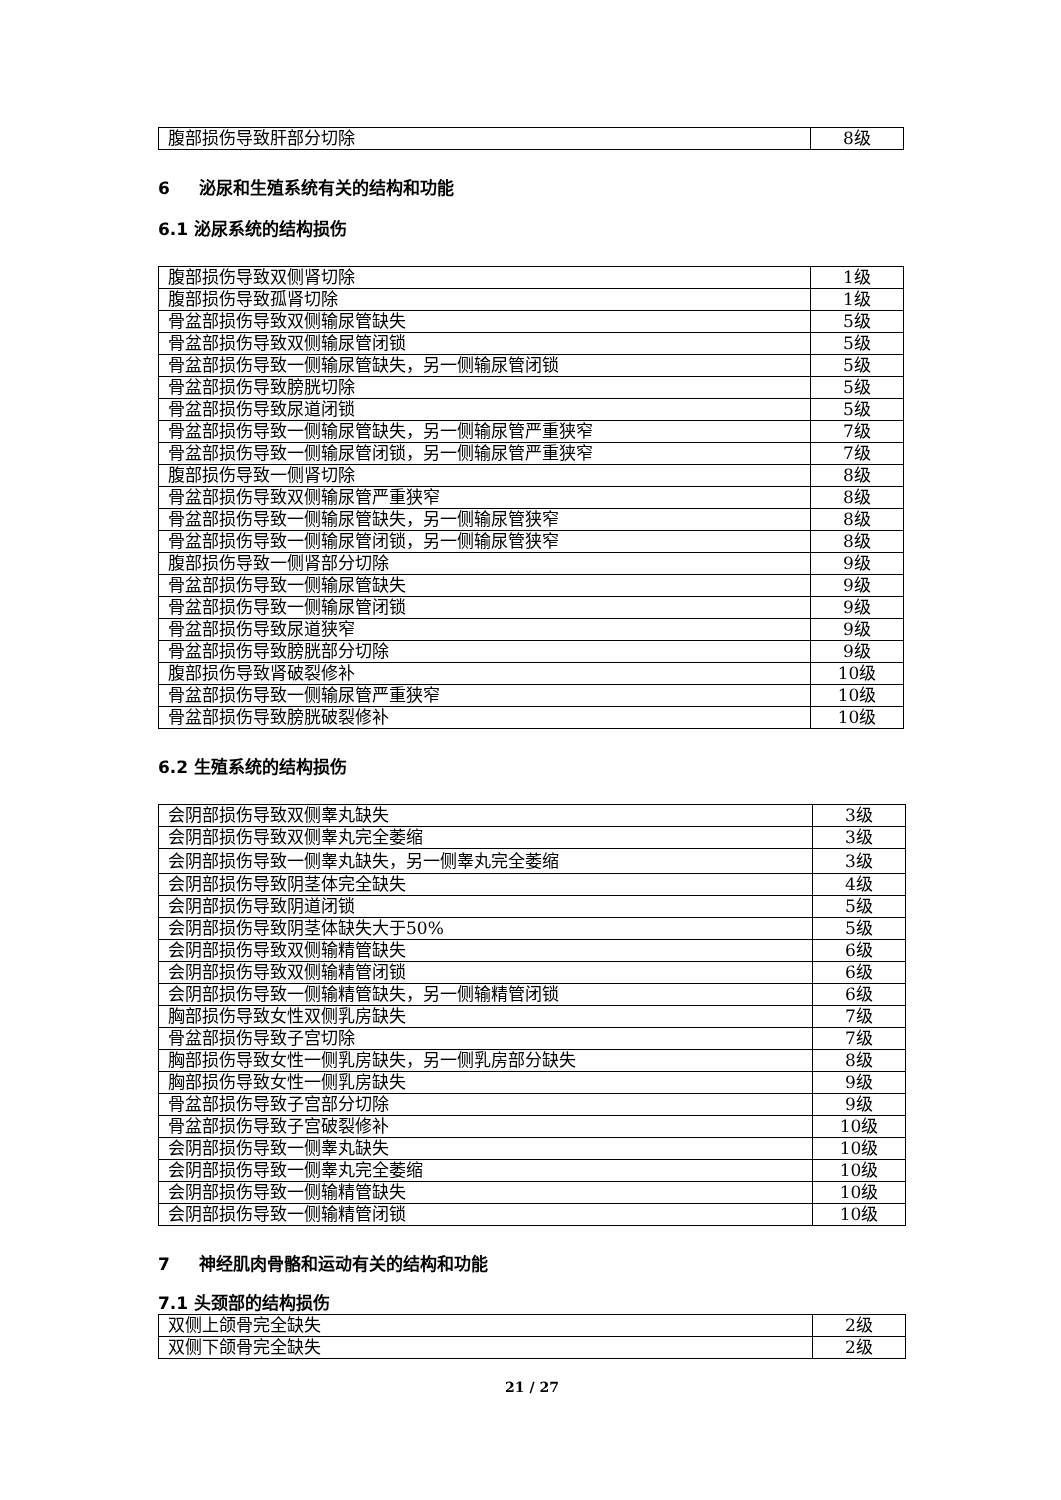| 腹部损伤导致肝部分切除 | 8级 |
6 泌尿和生殖系统有关的结构和功能
6.1 泌尿系统的结构损伤
| 腹部损伤导致双侧肾切除 | 1级 |
| 腹部损伤导致孤肾切除 | 1级 |
| 骨盆部损伤导致双侧输尿管缺失 | 5级 |
| 骨盆部损伤导致双侧输尿管闭锁 | 5级 |
| 骨盆部损伤导致一侧输尿管缺失，另一侧输尿管闭锁 | 5级 |
| 骨盆部损伤导致膀胱切除 | 5级 |
| 骨盆部损伤导致尿道闭锁 | 5级 |
| 骨盆部损伤导致一侧输尿管缺失，另一侧输尿管严重狭窄 | 7级 |
| 骨盆部损伤导致一侧输尿管闭锁，另一侧输尿管严重狭窄 | 7级 |
| 腹部损伤导致一侧肾切除 | 8级 |
| 骨盆部损伤导致双侧输尿管严重狭窄 | 8级 |
| 骨盆部损伤导致一侧输尿管缺失，另一侧输尿管狭窄 | 8级 |
| 骨盆部损伤导致一侧输尿管闭锁，另一侧输尿管狭窄 | 8级 |
| 腹部损伤导致一侧肾部分切除 | 9级 |
| 骨盆部损伤导致一侧输尿管缺失 | 9级 |
| 骨盆部损伤导致一侧输尿管闭锁 | 9级 |
| 骨盆部损伤导致尿道狭窄 | 9级 |
| 骨盆部损伤导致膀胱部分切除 | 9级 |
| 腹部损伤导致肾破裂修补 | 10级 |
| 骨盆部损伤导致一侧输尿管严重狭窄 | 10级 |
| 骨盆部损伤导致膀胱破裂修补 | 10级 |
6.2 生殖系统的结构损伤
| 会阴部损伤导致双侧睾丸缺失 | 3级 |
| 会阴部损伤导致双侧睾丸完全萎缩 | 3级 |
| 会阴部损伤导致一侧睾丸缺失，另一侧睾丸完全萎缩 | 3级 |
| 会阴部损伤导致阴茎体完全缺失 | 4级 |
| 会阴部损伤导致阴道闭锁 | 5级 |
| 会阴部损伤导致阴茎体缺失大于50% | 5级 |
| 会阴部损伤导致双侧输精管缺失 | 6级 |
| 会阴部损伤导致双侧输精管闭锁 | 6级 |
| 会阴部损伤导致一侧输精管缺失，另一侧输精管闭锁 | 6级 |
| 胸部损伤导致女性双侧乳房缺失 | 7级 |
| 骨盆部损伤导致子宫切除 | 7级 |
| 胸部损伤导致女性一侧乳房缺失，另一侧乳房部分缺失 | 8级 |
| 胸部损伤导致女性一侧乳房缺失 | 9级 |
| 骨盆部损伤导致子宫部分切除 | 9级 |
| 骨盆部损伤导致子宫破裂修补 | 10级 |
| 会阴部损伤导致一侧睾丸缺失 | 10级 |
| 会阴部损伤导致一侧睾丸完全萎缩 | 10级 |
| 会阴部损伤导致一侧输精管缺失 | 10级 |
| 会阴部损伤导致一侧输精管闭锁 | 10级 |
7 神经肌肉骨骼和运动有关的结构和功能
7.1 头颈部的结构损伤
| 双侧上颌骨完全缺失 | 2级 |
| 双侧下颌骨完全缺失 | 2级 |
21 / 27